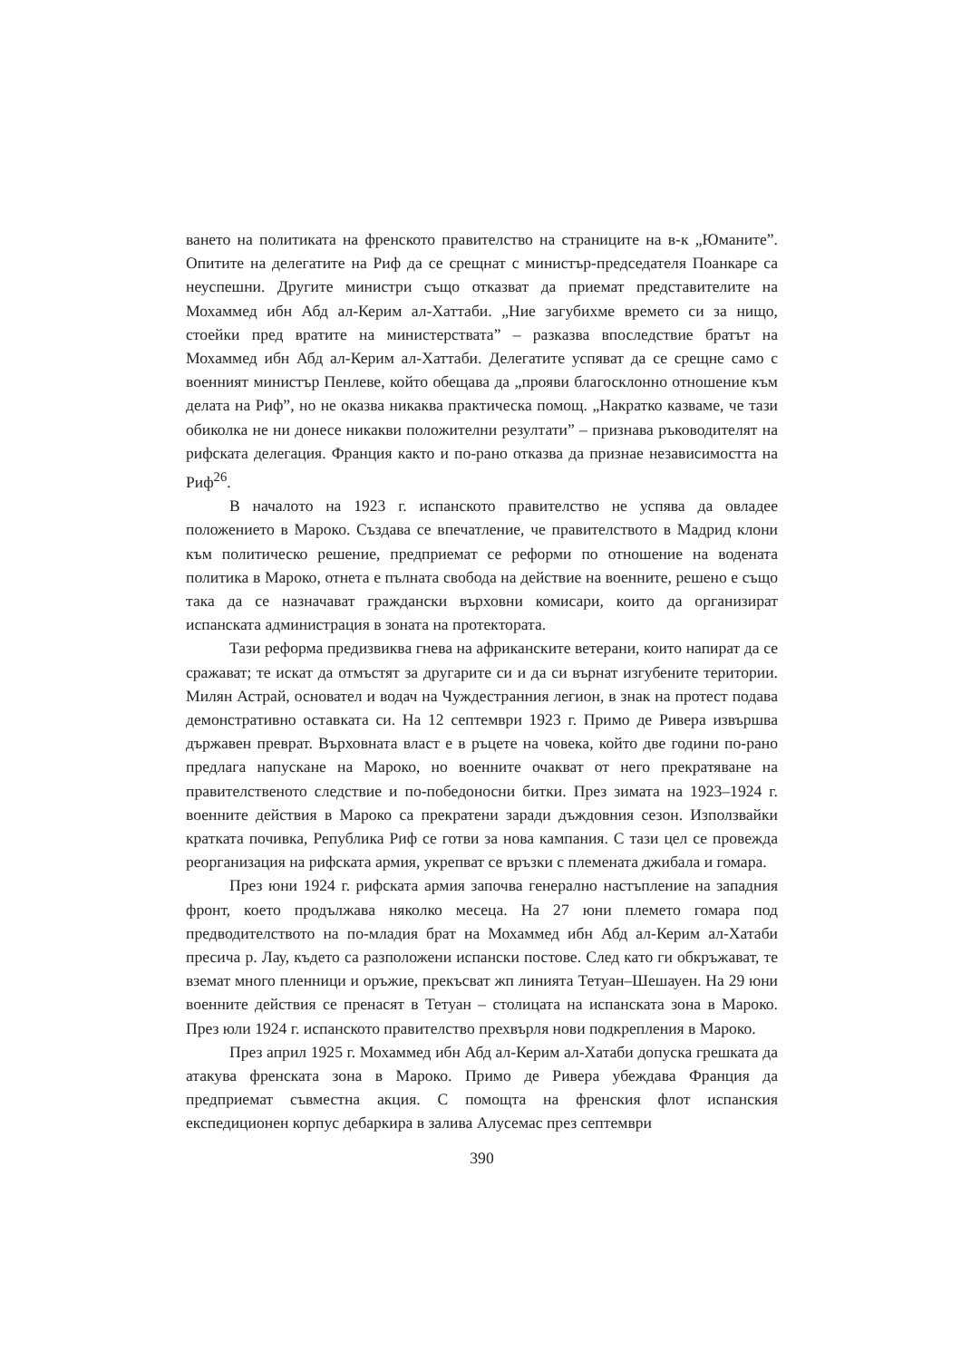ването на политиката на френското правителство на страниците на в-к „Юманите”. Опитите на делегатите на Риф да се срещнат с министър-председателя Поанкаре са неуспешни. Другите министри също отказват да приемат представителите на Мохаммед ибн Абд ал-Керим ал-Хаттаби. „Ние загубихме времето си за нищо, стоейки пред вратите на министерствата” – разказва впоследствие братът на Мохаммед ибн Абд ал-Керим ал-Хаттаби. Делегатите успяват да се срещне само с военният министър Пенлеве, който обещава да „прояви благосклонно отношение към делата на Риф”, но не оказва никаква практическа помощ. „Накратко казваме, че тази обиколка не ни донесе никакви положителни резултати” – признава ръководителят на рифската делегация. Франция както и по-рано отказва да признае независимостта на Риф<sup>26</sup>.
В началото на 1923 г. испанското правителство не успява да овладее положението в Мароко. Създава се впечатление, че правителството в Мадрид клони към политическо решение, предприемат се реформи по отношение на водената политика в Мароко, отнета е пълната свобода на действие на военните, решено е също така да се назначават граждански върховни комисари, които да организират испанската администрация в зоната на протектората.
Тази реформа предизвиква гнева на африканските ветерани, които напират да се сражават; те искат да отмъстят за другарите си и да си върнат изгубените територии. Милян Астрай, основател и водач на Чуждестранния легион, в знак на протест подава демонстративно оставката си. На 12 септември 1923 г. Примо де Ривера извършва държавен преврат. Върховната власт е в ръцете на човека, който две години по-рано предлага напускане на Мароко, но военните очакват от него прекратяване на правителственото следствие и по-победоносни битки. През зимата на 1923–1924 г. военните действия в Мароко са прекратени заради дъждовния сезон. Използвайки кратката почивка, Република Риф се готви за нова кампания. С тази цел се провежда реорганизация на рифската армия, укрепват се връзки с племената джибала и гомара.
През юни 1924 г. рифската армия започва генерално настъпление на западния фронт, което продължава няколко месеца. На 27 юни племето гомара под предводителството на по-младия брат на Мохаммед ибн Абд ал-Керим ал-Хатаби пресича р. Лау, където са разположени испански постове. След като ги обкръжават, те вземат много пленници и оръжие, прекъсват жп линията Тетуан–Шешауен. На 29 юни военните действия се пренасят в Тетуан – столицата на испанската зона в Мароко. През юли 1924 г. испанското правителство прехвърля нови подкрепления в Мароко.
През април 1925 г. Мохаммед ибн Абд ал-Керим ал-Хатаби допуска грешката да атакува френската зона в Мароко. Примо де Ривера убеждава Франция да предприемат съвместна акция. С помощта на френския флот испанския експедиционен корпус дебаркира в залива Алусемас през септември
390